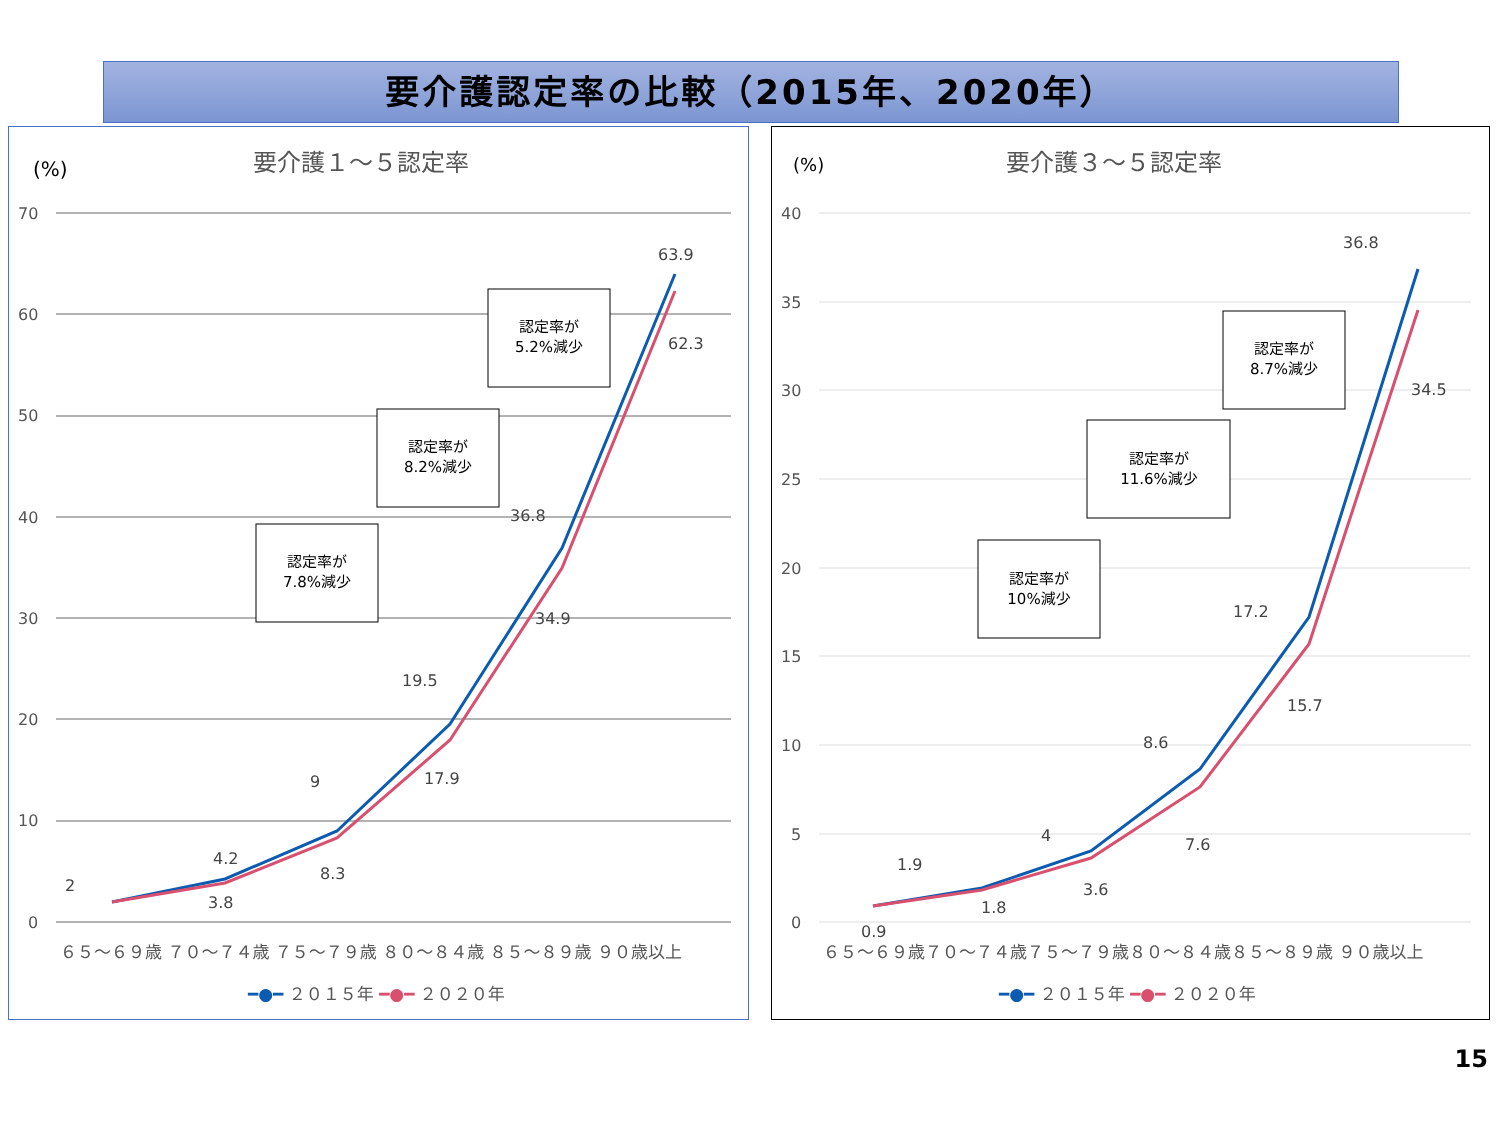要介護認定率の比較（2015年、2020年）
(%)
要介護１～５認定率
70
60
50
40
30
20
10
0
2
4.2
3.8
9
8.3
19.5
17.9
36.8
34.9
63.9
62.3
認定率が
7.8%減少
認定率が
8.2%減少
認定率が
5.2%減少
６５～６９歳 ７０～７４歳 ７５～７９歳 ８０～８４歳 ８５～８９歳 ９０歳以上
━●━ ２０１５年 ━●━ ２０２０年
(%)
要介護３～５認定率
40
35
30
25
20
15
10
5
0
0.9
1.9
1.8
4
3.6
8.6
7.6
17.2
15.7
36.8
34.5
認定率が
10%減少
認定率が
11.6%減少
認定率が
8.7%減少
６５～６９歳７０～７４歳７５～７９歳８０～８４歳８５～８９歳 ９０歳以上
━●━ ２０１５年 ━●━ ２０２０年
15